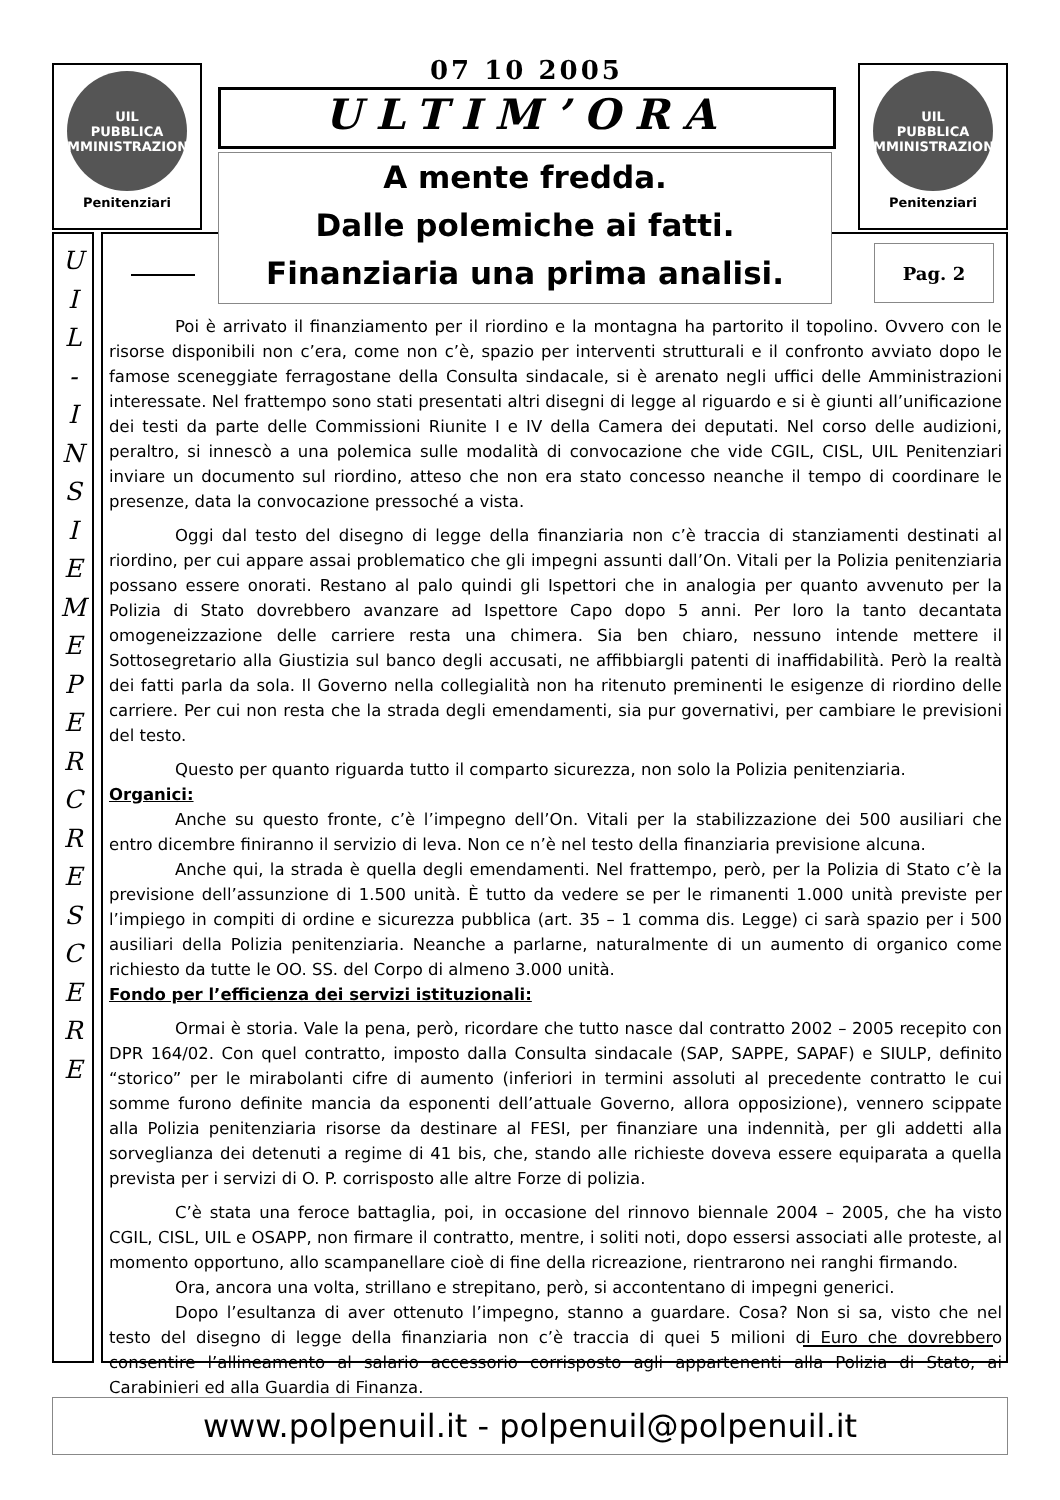UIL
PUBBLICA
AMMINISTRAZIONE
Penitenziari
UIL
PUBBLICA
AMMINISTRAZIONE
Penitenziari
07 10 2005
ULTIM’ORA
U
I
L
-
I
N
S
I
E
M
E
P
E
R
C
R
E
S
C
E
R
E
Poi è arrivato il finanziamento per il riordino e la montagna ha partorito il topolino. Ovvero con le risorse disponibili non c’era, come non c’è, spazio per interventi strutturali e il confronto avviato dopo le famose sceneggiate ferragostane della Consulta sindacale, si è arenato negli uffici delle Amministrazioni interessate. Nel frattempo sono stati presentati altri disegni di legge al riguardo e si è giunti all’unificazione dei testi da parte delle Commissioni Riunite I e IV della Camera dei deputati. Nel corso delle audizioni, peraltro, si innescò a una polemica sulle modalità di convocazione che vide CGIL, CISL, UIL Penitenziari inviare un documento sul riordino, atteso che non era stato concesso neanche il tempo di coordinare le presenze, data la convocazione pressoché a vista.
Oggi dal testo del disegno di legge della finanziaria non c’è traccia di stanziamenti destinati al riordino, per cui appare assai problematico che gli impegni assunti dall’On. Vitali per la Polizia penitenziaria possano essere onorati. Restano al palo quindi gli Ispettori che in analogia per quanto avvenuto per la Polizia di Stato dovrebbero avanzare ad Ispettore Capo dopo 5 anni. Per loro la tanto decantata omogeneizzazione delle carriere resta una chimera. Sia ben chiaro, nessuno intende mettere il Sottosegretario alla Giustizia sul banco degli accusati, ne affibbiargli patenti di inaffidabilità. Però la realtà dei fatti parla da sola. Il Governo nella collegialità non ha ritenuto preminenti le esigenze di riordino delle carriere. Per cui non resta che la strada degli emendamenti, sia pur governativi, per cambiare le previsioni del testo.
Questo per quanto riguarda tutto il comparto sicurezza, non solo la Polizia penitenziaria.
Organici:
Anche su questo fronte, c’è l’impegno dell’On. Vitali per la stabilizzazione dei 500 ausiliari che entro dicembre finiranno il servizio di leva. Non ce n’è nel testo della finanziaria previsione alcuna.
Anche qui, la strada è quella degli emendamenti. Nel frattempo, però, per la Polizia di Stato c’è la previsione dell’assunzione di 1.500 unità. È tutto da vedere se per le rimanenti 1.000 unità previste per l’impiego in compiti di ordine e sicurezza pubblica (art. 35 – 1 comma dis. Legge) ci sarà spazio per i 500 ausiliari della Polizia penitenziaria. Neanche a parlarne, naturalmente di un aumento di organico come richiesto da tutte le OO. SS. del Corpo di almeno 3.000 unità.
Fondo per l’efficienza dei servizi istituzionali:
Ormai è storia. Vale la pena, però, ricordare che tutto nasce dal contratto 2002 – 2005 recepito con DPR 164/02. Con quel contratto, imposto dalla Consulta sindacale (SAP, SAPPE, SAPAF) e SIULP, definito “storico” per le mirabolanti cifre di aumento (inferiori in termini assoluti al precedente contratto le cui somme furono definite mancia da esponenti dell’attuale Governo, allora opposizione), vennero scippate alla Polizia penitenziaria risorse da destinare al FESI, per finanziare una indennità, per gli addetti alla sorveglianza dei detenuti a regime di 41 bis, che, stando alle richieste doveva essere equiparata a quella prevista per i servizi di O. P. corrisposto alle altre Forze di polizia.
C’è stata una feroce battaglia, poi, in occasione del rinnovo biennale 2004 – 2005, che ha visto CGIL, CISL, UIL e OSAPP, non firmare il contratto, mentre, i soliti noti, dopo essersi associati alle proteste, al momento opportuno, allo scampanellare cioè di fine della ricreazione, rientrarono nei ranghi firmando.
Ora, ancora una volta, strillano e strepitano, però, si accontentano di impegni generici.
Dopo l’esultanza di aver ottenuto l’impegno, stanno a guardare. Cosa? Non si sa, visto che nel testo del disegno di legge della finanziaria non c’è traccia di quei 5 milioni di Euro che dovrebbero consentire l’allineamento al salario accessorio corrisposto agli appartenenti alla Polizia di Stato, ai Carabinieri ed alla Guardia di Finanza.
A mente fredda.
Dalle polemiche ai fatti.
Finanziaria una prima analisi.
Pag. 2
www.polpenuil.it - polpenuil@polpenuil.it